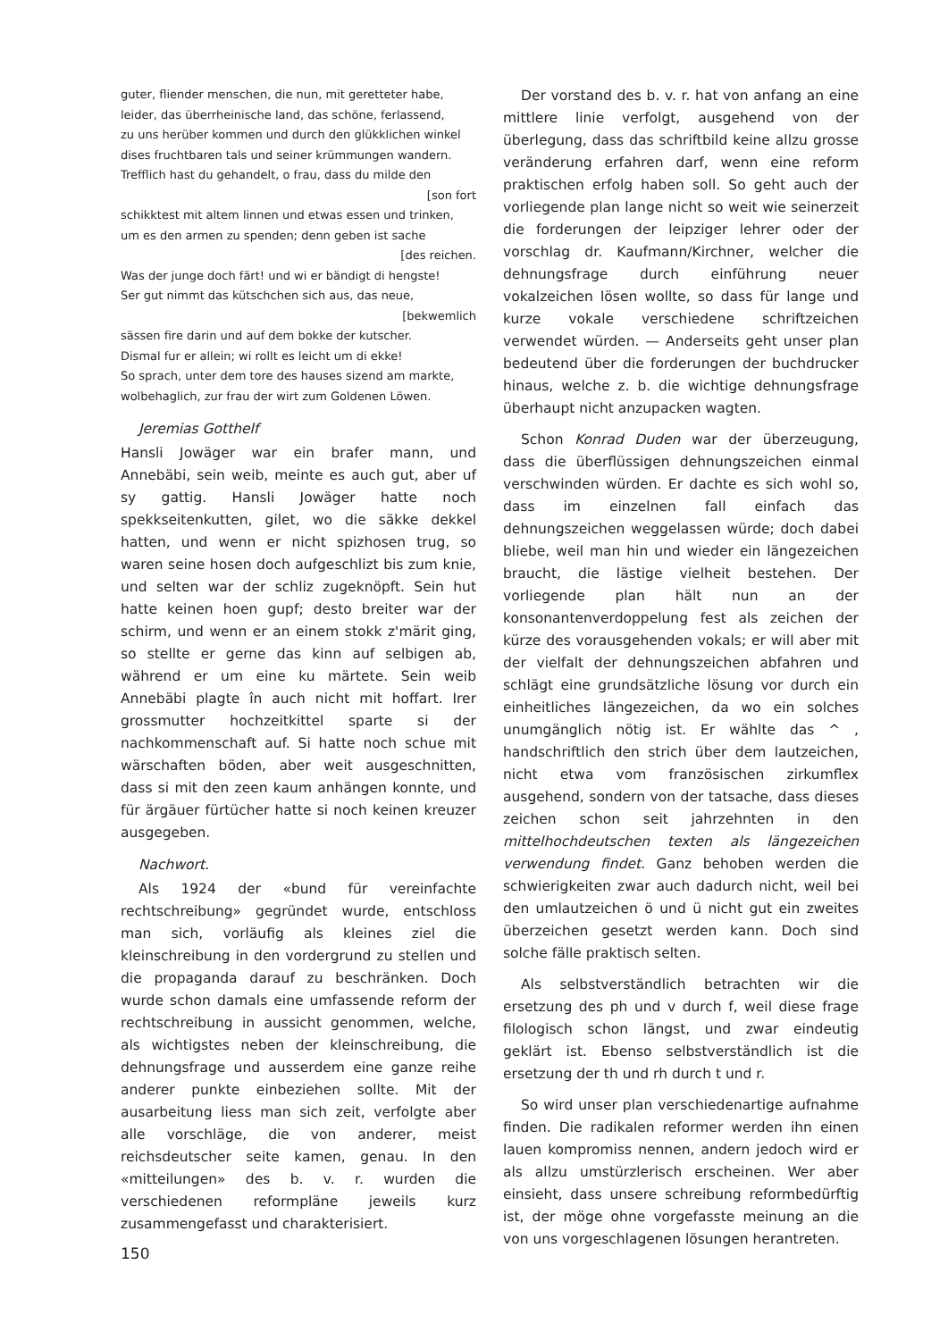guter, fliender menschen, die nun, mit geretteter habe,
leider, das überrheinische land, das schöne, ferlassend,
zu uns herüber kommen und durch den glükklichen winkel
dises fruchtbaren tals und seiner krümmungen wandern.
Trefflich hast du gehandelt, o frau, dass du milde den
[son fort
schikktest mit altem linnen und etwas essen und trinken,
um es den armen zu spenden; denn geben ist sache
[des reichen.
Was der junge doch färt! und wi er bändigt di hengste!
Ser gut nimmt das kütschchen sich aus, das neue,
[bekwemlich
sässen fire darin und auf dem bokke der kutscher.
Dismal fur er allein; wi rollt es leicht um di ekke!
So sprach, unter dem tore des hauses sizend am markte,
wolbehaglich, zur frau der wirt zum Goldenen Löwen.
Jeremias Gotthelf
Hansli Jowäger war ein brafer mann, und Annebäbi, sein weib, meinte es auch gut, aber uf sy gattig. Hansli Jowäger hatte noch spekkseitenkutten, gilet, wo die säkke dekkel hatten, und wenn er nicht spizhosen trug, so waren seine hosen doch aufgeschlizt bis zum knie, und selten war der schliz zugeknöpft. Sein hut hatte keinen hoen gupf; desto breiter war der schirm, und wenn er an einem stokk z'märit ging, so stellte er gerne das kinn auf selbigen ab, während er um eine ku märtete. Sein weib Annebäbi plagte în auch nicht mit hoffart. Irer grossmutter hochzeitkittel sparte si der nachkommenschaft auf. Si hatte noch schue mit wärschaften böden, aber weit ausgeschnitten, dass si mit den zeen kaum anhängen konnte, und für ärgäuer fürtücher hatte si noch keinen kreuzer ausgegeben.
Nachwort.
Als 1924 der «bund für vereinfachte rechtschreibung» gegründet wurde, entschloss man sich, vorläufig als kleines ziel die kleinschreibung in den vordergrund zu stellen und die propaganda darauf zu beschränken. Doch wurde schon damals eine umfassende reform der rechtschreibung in aussicht genommen, welche, als wichtigstes neben der kleinschreibung, die dehnungsfrage und ausserdem eine ganze reihe anderer punkte einbeziehen sollte. Mit der ausarbeitung liess man sich zeit, verfolgte aber alle vorschläge, die von anderer, meist reichsdeutscher seite kamen, genau. In den «mitteilungen» des b. v. r. wurden die verschiedenen reformpläne jeweils kurz zusammengefasst und charakterisiert.
150
Der vorstand des b. v. r. hat von anfang an eine mittlere linie verfolgt, ausgehend von der überlegung, dass das schriftbild keine allzu grosse veränderung erfahren darf, wenn eine reform praktischen erfolg haben soll. So geht auch der vorliegende plan lange nicht so weit wie seinerzeit die forderungen der leipziger lehrer oder der vorschlag dr. Kaufmann/Kirchner, welcher die dehnungsfrage durch einführung neuer vokalzeichen lösen wollte, so dass für lange und kurze vokale verschiedene schriftzeichen verwendet würden. — Anderseits geht unser plan bedeutend über die forderungen der buchdrucker hinaus, welche z. b. die wichtige dehnungsfrage überhaupt nicht anzupacken wagten.
Schon Konrad Duden war der überzeugung, dass die überflüssigen dehnungszeichen einmal verschwinden würden. Er dachte es sich wohl so, dass im einzelnen fall einfach das dehnungszeichen weggelassen würde; doch dabei bliebe, weil man hin und wieder ein längezeichen braucht, die lästige vielheit bestehen. Der vorliegende plan hält nun an der konsonantenverdoppelung fest als zeichen der kürze des vorausgehenden vokals; er will aber mit der vielfalt der dehnungszeichen abfahren und schlägt eine grundsätzliche lösung vor durch ein einheitliches längezeichen, da wo ein solches unumgänglich nötig ist. Er wählte das ^ , handschriftlich den strich über dem lautzeichen, nicht etwa vom französischen zirkumflex ausgehend, sondern von der tatsache, dass dieses zeichen schon seit jahrzehnten in den mittelhochdeutschen texten als längezeichen verwendung findet. Ganz behoben werden die schwierigkeiten zwar auch dadurch nicht, weil bei den umlautzeichen ö und ü nicht gut ein zweites überzeichen gesetzt werden kann. Doch sind solche fälle praktisch selten.
Als selbstverständlich betrachten wir die ersetzung des ph und v durch f, weil diese frage filologisch schon längst, und zwar eindeutig geklärt ist. Ebenso selbstverständlich ist die ersetzung der th und rh durch t und r.
So wird unser plan verschiedenartige aufnahme finden. Die radikalen reformer werden ihn einen lauen kompromiss nennen, andern jedoch wird er als allzu umstürzlerisch erscheinen. Wer aber einsieht, dass unsere schreibung reformbedürftig ist, der möge ohne vorgefasste meinung an die von uns vorgeschlagenen lösungen herantreten.